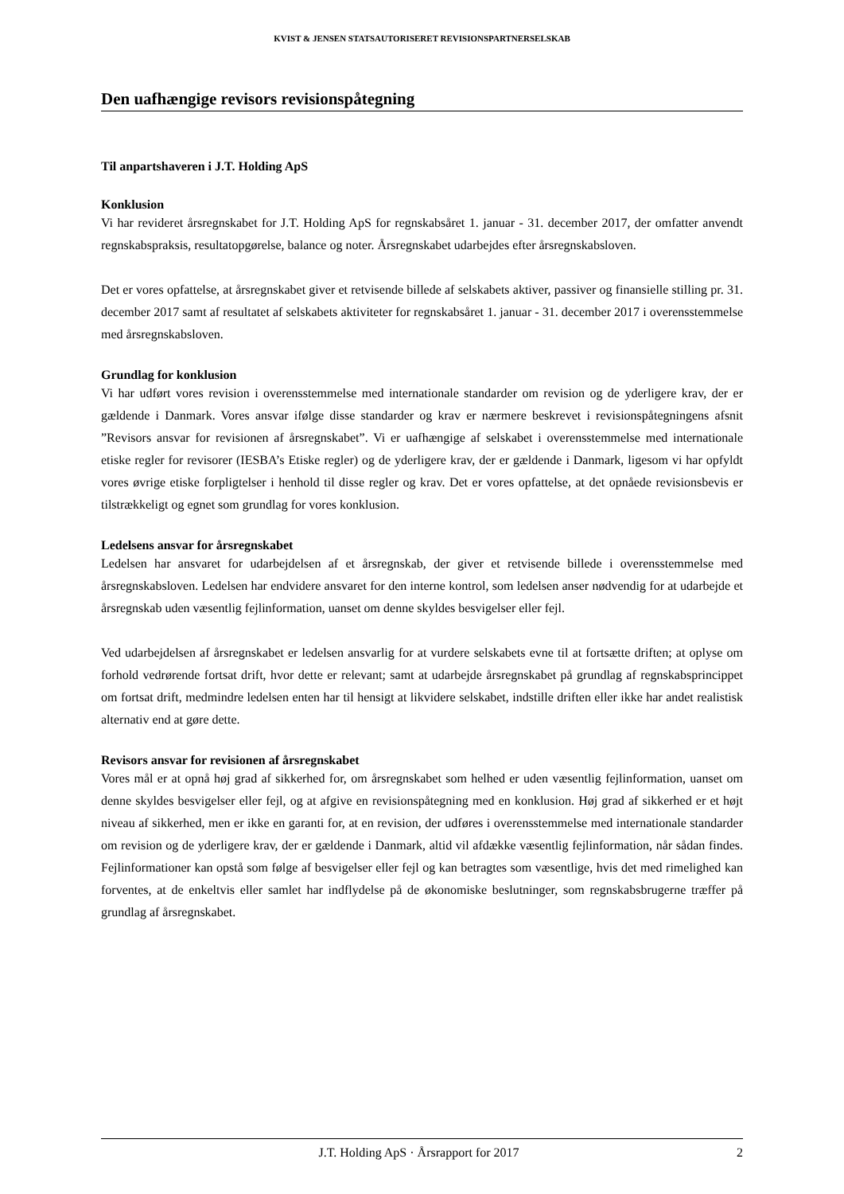KVIST & JENSEN STATSAUTORISERET REVISIONSPARTNERSELSKAB
Den uafhængige revisors revisionspåtegning
Til anpartshaveren i J.T. Holding ApS
Konklusion
Vi har revideret årsregnskabet for J.T. Holding ApS for regnskabsåret 1. januar - 31. december 2017, der omfatter anvendt regnskabspraksis, resultatopgørelse, balance og noter. Årsregnskabet udarbejdes efter årsregnskabsloven.
Det er vores opfattelse, at årsregnskabet giver et retvisende billede af selskabets aktiver, passiver og finansielle stilling pr. 31. december 2017 samt af resultatet af selskabets aktiviteter for regnskabsåret 1. januar - 31. december 2017 i overensstemmelse med årsregnskabsloven.
Grundlag for konklusion
Vi har udført vores revision i overensstemmelse med internationale standarder om revision og de yderligere krav, der er gældende i Danmark. Vores ansvar ifølge disse standarder og krav er nærmere beskrevet i revisionspåtegningens afsnit ”Revisors ansvar for revisionen af årsregnskabet”. Vi er uafhængige af selskabet i overensstemmelse med internationale etiske regler for revisorer (IESBA’s Etiske regler) og de yderligere krav, der er gældende i Danmark, ligesom vi har opfyldt vores øvrige etiske forpligtelser i henhold til disse regler og krav. Det er vores opfattelse, at det opnåede revisionsbevis er tilstrækkeligt og egnet som grundlag for vores konklusion.
Ledelsens ansvar for årsregnskabet
Ledelsen har ansvaret for udarbejdelsen af et årsregnskab, der giver et retvisende billede i overensstemmelse med årsregnskabsloven. Ledelsen har endvidere ansvaret for den interne kontrol, som ledelsen anser nødvendig for at udarbejde et årsregnskab uden væsentlig fejlinformation, uanset om denne skyldes besvigelser eller fejl.
Ved udarbejdelsen af årsregnskabet er ledelsen ansvarlig for at vurdere selskabets evne til at fortsætte driften; at oplyse om forhold vedrørende fortsat drift, hvor dette er relevant; samt at udarbejde årsregnskabet på grundlag af regnskabsprincippet om fortsat drift, medmindre ledelsen enten har til hensigt at likvidere selskabet, indstille driften eller ikke har andet realistisk alternativ end at gøre dette.
Revisors ansvar for revisionen af årsregnskabet
Vores mål er at opnå høj grad af sikkerhed for, om årsregnskabet som helhed er uden væsentlig fejlinformation, uanset om denne skyldes besvigelser eller fejl, og at afgive en revisionspåtegning med en konklusion. Høj grad af sikkerhed er et højt niveau af sikkerhed, men er ikke en garanti for, at en revision, der udføres i overensstemmelse med internationale standarder om revision og de yderligere krav, der er gældende i Danmark, altid vil afdække væsentlig fejlinformation, når sådan findes. Fejlinformationer kan opstå som følge af besvigelser eller fejl og kan betragtes som væsentlige, hvis det med rimelighed kan forventes, at de enkeltvis eller samlet har indflydelse på de økonomiske beslutninger, som regnskabsbrugerne træffer på grundlag af årsregnskabet.
J.T. Holding ApS · Årsrapport for 2017 2